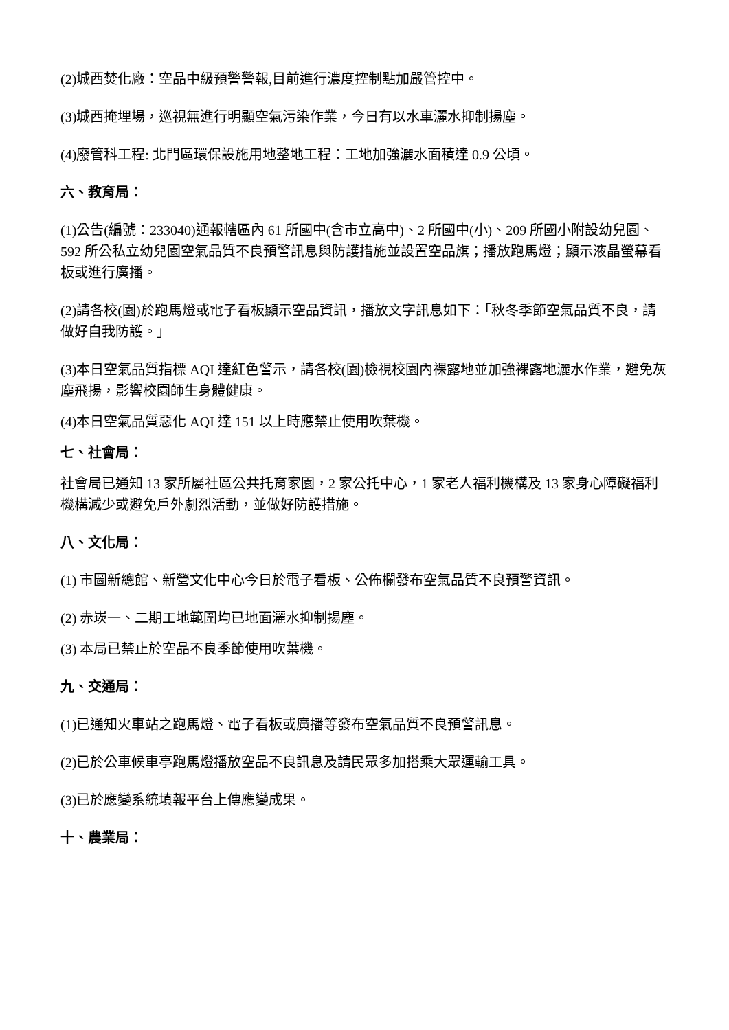(2)城西焚化廠：空品中級預警警報,目前進行濃度控制點加嚴管控中。
(3)城西掩埋場，巡視無進行明顯空氣污染作業，今日有以水車灑水抑制揚塵。
(4)廢管科工程: 北門區環保設施用地整地工程：工地加強灑水面積達 0.9 公頃。
六、教育局：
(1)公告(編號：233040)通報轄區內 61 所國中(含市立高中)、2 所國中(小)、209 所國小附設幼兒園、592 所公私立幼兒園空氣品質不良預警訊息與防護措施並設置空品旗；播放跑馬燈；顯示液晶螢幕看板或進行廣播。
(2)請各校(園)於跑馬燈或電子看板顯示空品資訊，播放文字訊息如下：「秋冬季節空氣品質不良，請做好自我防護。」
(3)本日空氣品質指標 AQI 達紅色警示，請各校(園)檢視校園內裸露地並加強裸露地灑水作業，避免灰塵飛揚，影響校園師生身體健康。
(4)本日空氣品質惡化 AQI 達 151 以上時應禁止使用吹葉機。
七、社會局：
社會局已通知 13 家所屬社區公共托育家園，2 家公托中心，1 家老人福利機構及 13 家身心障礙福利機構減少或避免戶外劇烈活動，並做好防護措施。
八、文化局：
(1) 市圖新總館、新營文化中心今日於電子看板、公佈欄發布空氣品質不良預警資訊。
(2) 赤崁一、二期工地範圍均已地面灑水抑制揚塵。
(3) 本局已禁止於空品不良季節使用吹葉機。
九、交通局：
(1)已通知火車站之跑馬燈、電子看板或廣播等發布空氣品質不良預警訊息。
(2)已於公車候車亭跑馬燈播放空品不良訊息及請民眾多加搭乘大眾運輸工具。
(3)已於應變系統填報平台上傳應變成果。
十、農業局：